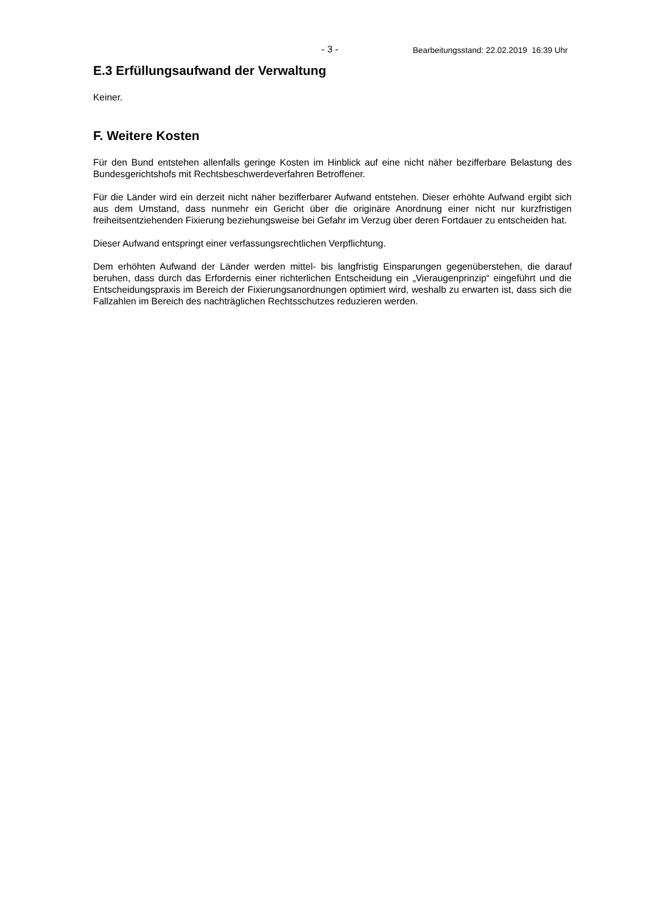- 3 - Bearbeitungsstand: 22.02.2019 16:39 Uhr
E.3 Erfüllungsaufwand der Verwaltung
Keiner.
F. Weitere Kosten
Für den Bund entstehen allenfalls geringe Kosten im Hinblick auf eine nicht näher beziffer­bare Belastung des Bundesgerichtshofs mit Rechtsbeschwerdeverfahren Betroffener.
Für die Länder wird ein derzeit nicht näher bezifferbarer Aufwand entstehen. Dieser er­höhte Aufwand ergibt sich aus dem Umstand, dass nunmehr ein Gericht über die originä­re Anordnung einer nicht nur kurzfristigen freiheitsentziehenden Fixierung beziehungswei­se bei Gefahr im Verzug über deren Fortdauer zu entscheiden hat.
Dieser Aufwand entspringt einer verfassungsrechtlichen Verpflichtung.
Dem erhöhten Aufwand der Länder werden mittel- bis langfristig Einsparungen gegen­überstehen, die darauf beruhen, dass durch das Erfordernis einer richterlichen Entschei­dung ein „Vieraugenprinzip“ eingeführt und die Entscheidungspraxis im Bereich der Fixie­rungsanordnungen optimiert wird, weshalb zu erwarten ist, dass sich die Fallzahlen im Bereich des nachträglichen Rechtsschutzes reduzieren werden.